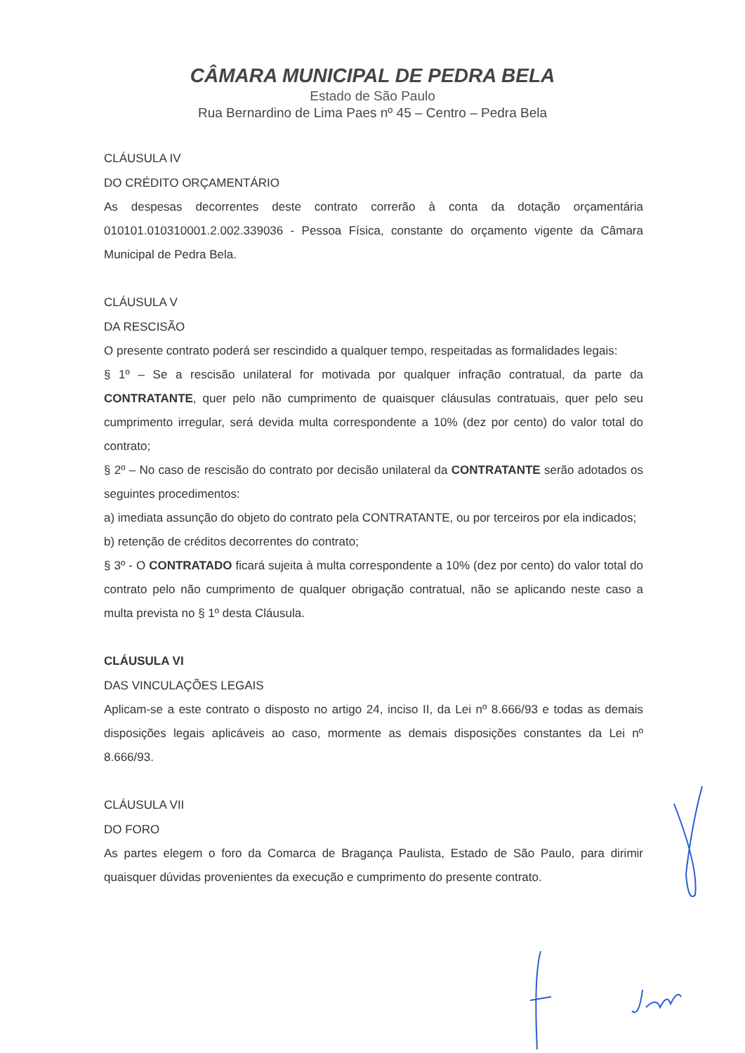CÂMARA MUNICIPAL DE PEDRA BELA
Estado de São Paulo
Rua Bernardino de Lima Paes nº 45 – Centro – Pedra Bela
CLÁUSULA IV
DO CRÉDITO ORÇAMENTÁRIO
As despesas decorrentes deste contrato correrão à conta da dotação orçamentária 010101.010310001.2.002.339036 - Pessoa Física, constante do orçamento vigente da Câmara Municipal de Pedra Bela.
CLÁUSULA V
DA RESCISÃO
O presente contrato poderá ser rescindido a qualquer tempo, respeitadas as formalidades legais:
§ 1º – Se a rescisão unilateral for motivada por qualquer infração contratual, da parte da CONTRATANTE, quer pelo não cumprimento de quaisquer cláusulas contratuais, quer pelo seu cumprimento irregular, será devida multa correspondente a 10% (dez por cento) do valor total do contrato;
§ 2º – No caso de rescisão do contrato por decisão unilateral da CONTRATANTE serão adotados os seguintes procedimentos:
a) imediata assunção do objeto do contrato pela CONTRATANTE, ou por terceiros por ela indicados;
b) retenção de créditos decorrentes do contrato;
§ 3º - O CONTRATADO ficará sujeita à multa correspondente a 10% (dez por cento) do valor total do contrato pelo não cumprimento de qualquer obrigação contratual, não se aplicando neste caso a multa prevista no § 1º desta Cláusula.
CLÁUSULA VI
DAS VINCULAÇÕES LEGAIS
Aplicam-se a este contrato o disposto no artigo 24, inciso II, da Lei nº 8.666/93 e todas as demais disposições legais aplicáveis ao caso, mormente as demais disposições constantes da Lei nº 8.666/93.
CLÁUSULA VII
DO FORO
As partes elegem o foro da Comarca de Bragança Paulista, Estado de São Paulo, para dirimir quaisquer dúvidas provenientes da execução e cumprimento do presente contrato.